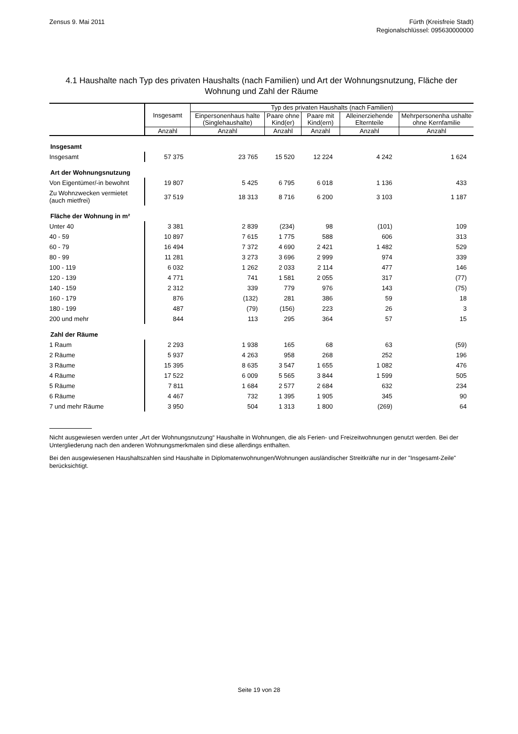Zensus 9. Mai 2011 Fürth (Kreisfreie Stadt)
Regionalschlüssel: 095630000000
4.1 Haushalte nach Typ des privaten Haushalts (nach Familien) und Art der Wohnungsnutzung, Fläche der Wohnung und Zahl der Räume
| | Insgesamt | Typ des privaten Haushalts (nach Familien) | | | | |
| --- | --- | --- | --- | --- | --- | --- |
| | | Einpersonenhaus halte (Singlehaushalte) | Paare ohne Kind(er) | Paare mit Kind(ern) | Alleinerziehende Elternteile | Mehrpersonenha ushalte ohne Kernfamilie |
| | Anzahl | Anzahl | Anzahl | Anzahl | Anzahl | Anzahl |
| Insgesamt | | | | | | |
| Insgesamt | 57 375 | 23 765 | 15 520 | 12 224 | 4 242 | 1 624 |
| Art der Wohnungsnutzung | | | | | | |
| Von Eigentümer/-in bewohnt | 19 807 | 5 425 | 6 795 | 6 018 | 1 136 | 433 |
| Zu Wohnzwecken vermietet (auch mietfrei) | 37 519 | 18 313 | 8 716 | 6 200 | 3 103 | 1 187 |
| Fläche der Wohnung in m² | | | | | | |
| Unter 40 | 3 381 | 2 839 | (234) | 98 | (101) | 109 |
| 40 - 59 | 10 897 | 7 615 | 1 775 | 588 | 606 | 313 |
| 60 - 79 | 16 494 | 7 372 | 4 690 | 2 421 | 1 482 | 529 |
| 80 - 99 | 11 281 | 3 273 | 3 696 | 2 999 | 974 | 339 |
| 100 - 119 | 6 032 | 1 262 | 2 033 | 2 114 | 477 | 146 |
| 120 - 139 | 4 771 | 741 | 1 581 | 2 055 | 317 | (77) |
| 140 - 159 | 2 312 | 339 | 779 | 976 | 143 | (75) |
| 160 - 179 | 876 | (132) | 281 | 386 | 59 | 18 |
| 180 - 199 | 487 | (79) | (156) | 223 | 26 | 3 |
| 200 und mehr | 844 | 113 | 295 | 364 | 57 | 15 |
| Zahl der Räume | | | | | | |
| 1 Raum | 2 293 | 1 938 | 165 | 68 | 63 | (59) |
| 2 Räume | 5 937 | 4 263 | 958 | 268 | 252 | 196 |
| 3 Räume | 15 395 | 8 635 | 3 547 | 1 655 | 1 082 | 476 |
| 4 Räume | 17 522 | 6 009 | 5 565 | 3 844 | 1 599 | 505 |
| 5 Räume | 7 811 | 1 684 | 2 577 | 2 684 | 632 | 234 |
| 6 Räume | 4 467 | 732 | 1 395 | 1 905 | 345 | 90 |
| 7 und mehr Räume | 3 950 | 504 | 1 313 | 1 800 | (269) | 64 |
Nicht ausgewiesen werden unter „Art der Wohnungsnutzung“ Haushalte in Wohnungen, die als Ferien- und Freizeitwohnungen genutzt werden. Bei der Untergliederung nach den anderen Wohnungsmerkmalen sind diese allerdings enthalten.
Bei den ausgewiesenen Haushaltszahlen sind Haushalte in Diplomatenwohnungen/Wohnungen ausländischer Streitkräfte nur in der "Insgesamt-Zeile" berücksichtigt.
Seite 19 von 28